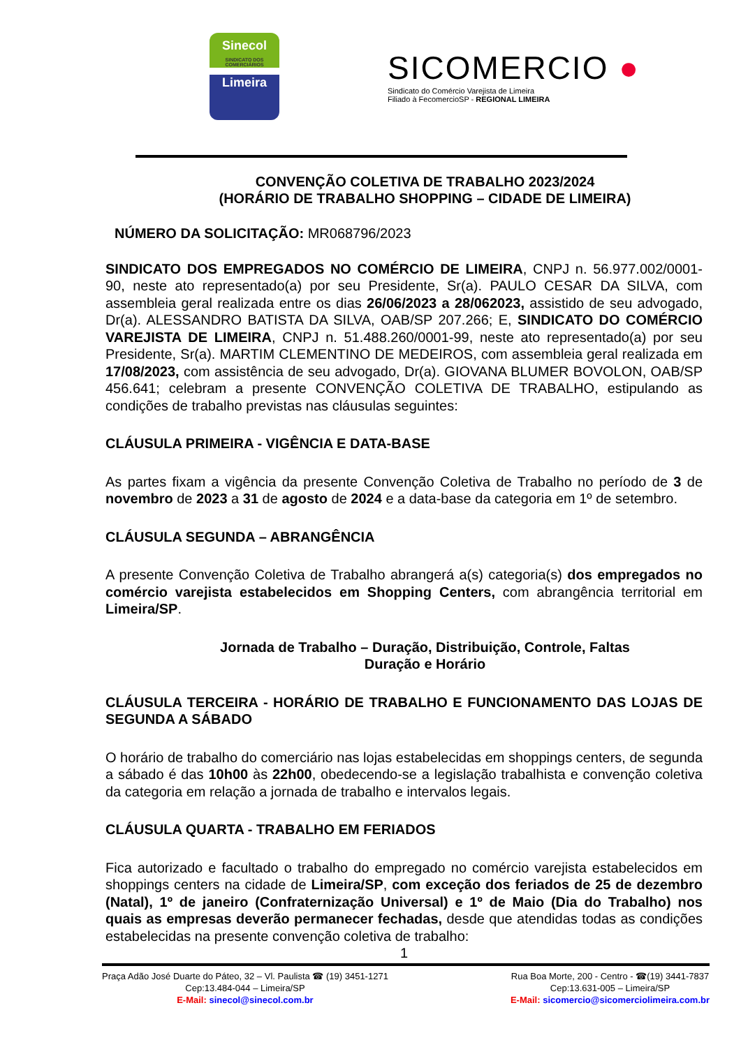Sinecol
SINDICATO DOS COMERCIÁRIOS
Limeira
SICOMERCIO ●
Sindicato do Comércio Varejista de Limeira
Filiado à FecomercioSP - REGIONAL LIMEIRA
CONVENÇÃO COLETIVA DE TRABALHO 2023/2024
(HORÁRIO DE TRABALHO SHOPPING – CIDADE DE LIMEIRA)
NÚMERO DA SOLICITAÇÃO: MR068796/2023
SINDICATO DOS EMPREGADOS NO COMÉRCIO DE LIMEIRA, CNPJ n. 56.977.002/0001-90, neste ato representado(a) por seu Presidente, Sr(a). PAULO CESAR DA SILVA, com assembleia geral realizada entre os dias 26/06/2023 a 28/062023, assistido de seu advogado, Dr(a). ALESSANDRO BATISTA DA SILVA, OAB/SP 207.266; E, SINDICATO DO COMÉRCIO VAREJISTA DE LIMEIRA, CNPJ n. 51.488.260/0001-99, neste ato representado(a) por seu Presidente, Sr(a). MARTIM CLEMENTINO DE MEDEIROS, com assembleia geral realizada em 17/08/2023, com assistência de seu advogado, Dr(a). GIOVANA BLUMER BOVOLON, OAB/SP 456.641; celebram a presente CONVENÇÃO COLETIVA DE TRABALHO, estipulando as condições de trabalho previstas nas cláusulas seguintes:
CLÁUSULA PRIMEIRA - VIGÊNCIA E DATA-BASE
As partes fixam a vigência da presente Convenção Coletiva de Trabalho no período de 3 de novembro de 2023 a 31 de agosto de 2024 e a data-base da categoria em 1º de setembro.
CLÁUSULA SEGUNDA – ABRANGÊNCIA
A presente Convenção Coletiva de Trabalho abrangerá a(s) categoria(s) dos empregados no comércio varejista estabelecidos em Shopping Centers, com abrangência territorial em Limeira/SP.
Jornada de Trabalho – Duração, Distribuição, Controle, Faltas
Duração e Horário
CLÁUSULA TERCEIRA - HORÁRIO DE TRABALHO E FUNCIONAMENTO DAS LOJAS DE SEGUNDA A SÁBADO
O horário de trabalho do comerciário nas lojas estabelecidas em shoppings centers, de segunda a sábado é das 10h00 às 22h00, obedecendo-se a legislação trabalhista e convenção coletiva da categoria em relação a jornada de trabalho e intervalos legais.
CLÁUSULA QUARTA - TRABALHO EM FERIADOS
Fica autorizado e facultado o trabalho do empregado no comércio varejista estabelecidos em shoppings centers na cidade de Limeira/SP, com exceção dos feriados de 25 de dezembro (Natal), 1º de janeiro (Confraternização Universal) e 1º de Maio (Dia do Trabalho) nos quais as empresas deverão permanecer fechadas, desde que atendidas todas as condições estabelecidas na presente convenção coletiva de trabalho:
1
Praça Adão José Duarte do Páteo, 32 – Vl. Paulista ☎ (19) 3451-1271
Cep:13.484-044 – Limeira/SP
E-Mail: sinecol@sinecol.com.br
Rua Boa Morte, 200 - Centro - ☎(19) 3441-7837
Cep:13.631-005 – Limeira/SP
E-Mail: sicomercio@sicomerciolimeira.com.br